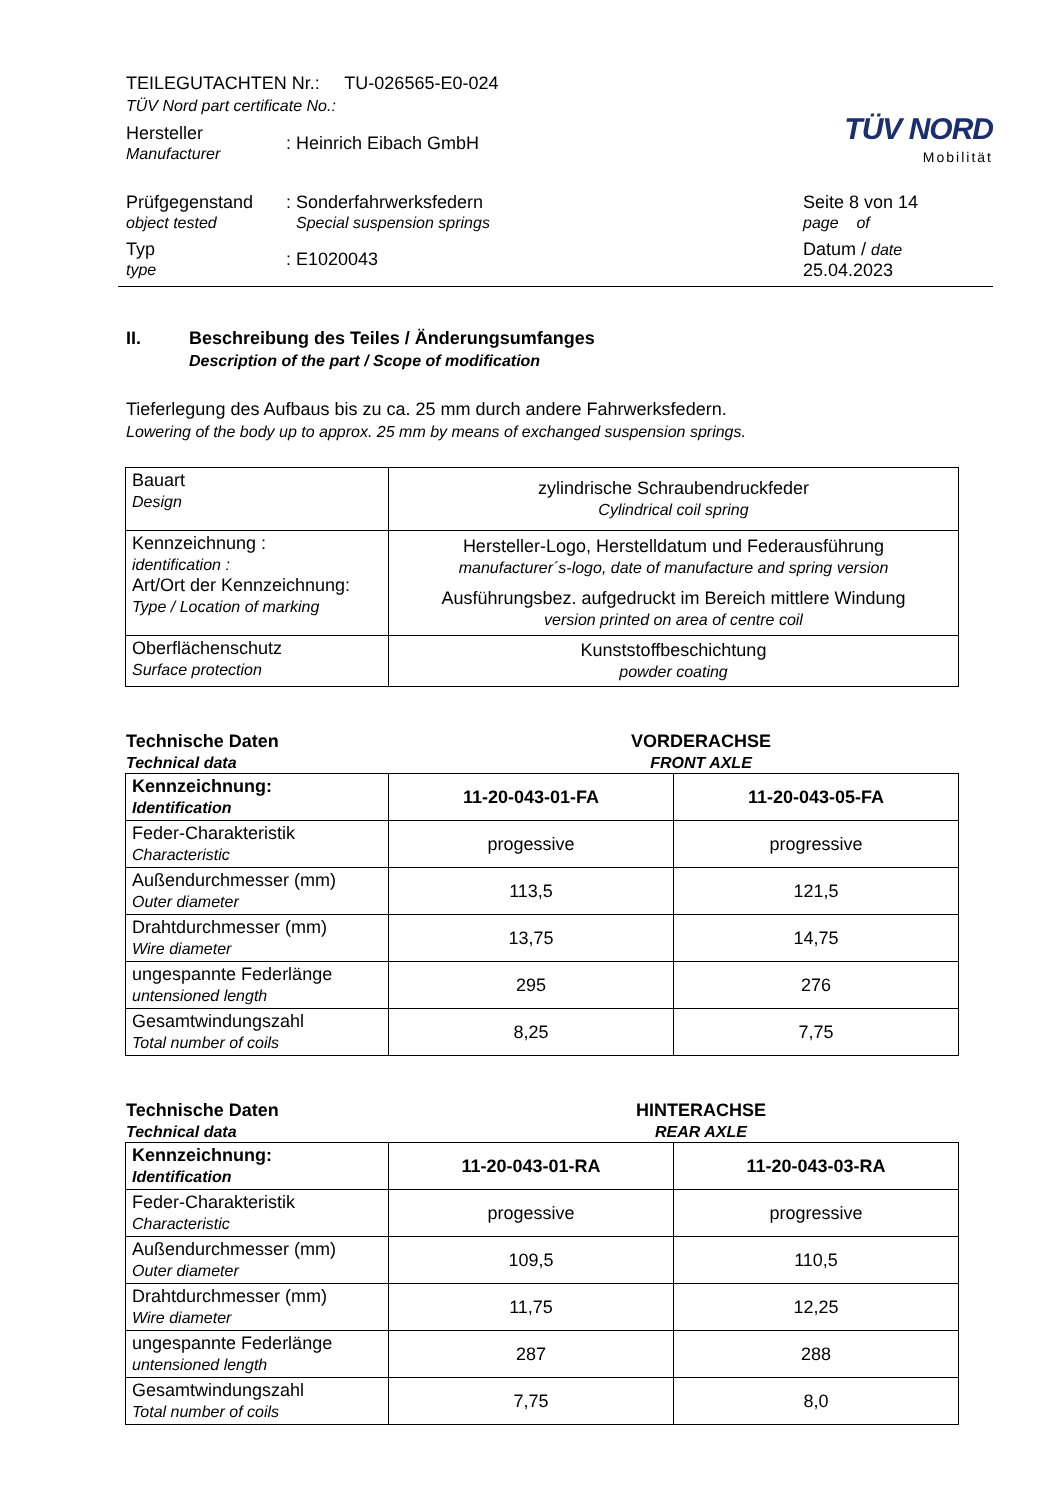TEILEGUTACHTEN Nr.: TU-026565-E0-024
TÜV Nord part certificate No.:
Hersteller
Manufacturer
:
Heinrich Eibach GmbH
TÜV NORD
Mobilität
Prüfgegenstand
object tested
:
Sonderfahrwerksfedern
Special suspension springs
Typ
type
:
E1020043
Seite 8 von 14
page of
Datum / date
25.04.2023
II. Beschreibung des Teiles / Änderungsumfanges
Description of the part / Scope of modification
Tieferlegung des Aufbaus bis zu ca. 25 mm durch andere Fahrwerksfedern.
Lowering of the body up to approx. 25 mm by means of exchanged suspension springs.
| Bauart Design | zylindrische Schraubendruckfeder Cylindrical coil spring |
| Kennzeichnung : identification : Art/Ort der Kennzeichnung: Type / Location of marking | Hersteller-Logo, Herstelldatum und Federausführung manufacturer´s-logo, date of manufacture and spring version Ausführungsbez. aufgedruckt im Bereich mittlere Windung version printed on area of centre coil |
| Oberflächenschutz Surface protection | Kunststoffbeschichtung powder coating |
Technische Daten
Technical data
VORDERACHSE
FRONT AXLE
| Kennzeichnung: Identification | 11-20-043-01-FA | 11-20-043-05-FA |
| Feder-Charakteristik Characteristic | progessive | progressive |
| Außendurchmesser (mm) Outer diameter | 113,5 | 121,5 |
| Drahtdurchmesser (mm) Wire diameter | 13,75 | 14,75 |
| ungespannte Federlänge untensioned length | 295 | 276 |
| Gesamtwindungszahl Total number of coils | 8,25 | 7,75 |
Technische Daten
Technical data
HINTERACHSE
REAR AXLE
| Kennzeichnung: Identification | 11-20-043-01-RA | 11-20-043-03-RA |
| Feder-Charakteristik Characteristic | progessive | progressive |
| Außendurchmesser (mm) Outer diameter | 109,5 | 110,5 |
| Drahtdurchmesser (mm) Wire diameter | 11,75 | 12,25 |
| ungespannte Federlänge untensioned length | 287 | 288 |
| Gesamtwindungszahl Total number of coils | 7,75 | 8,0 |